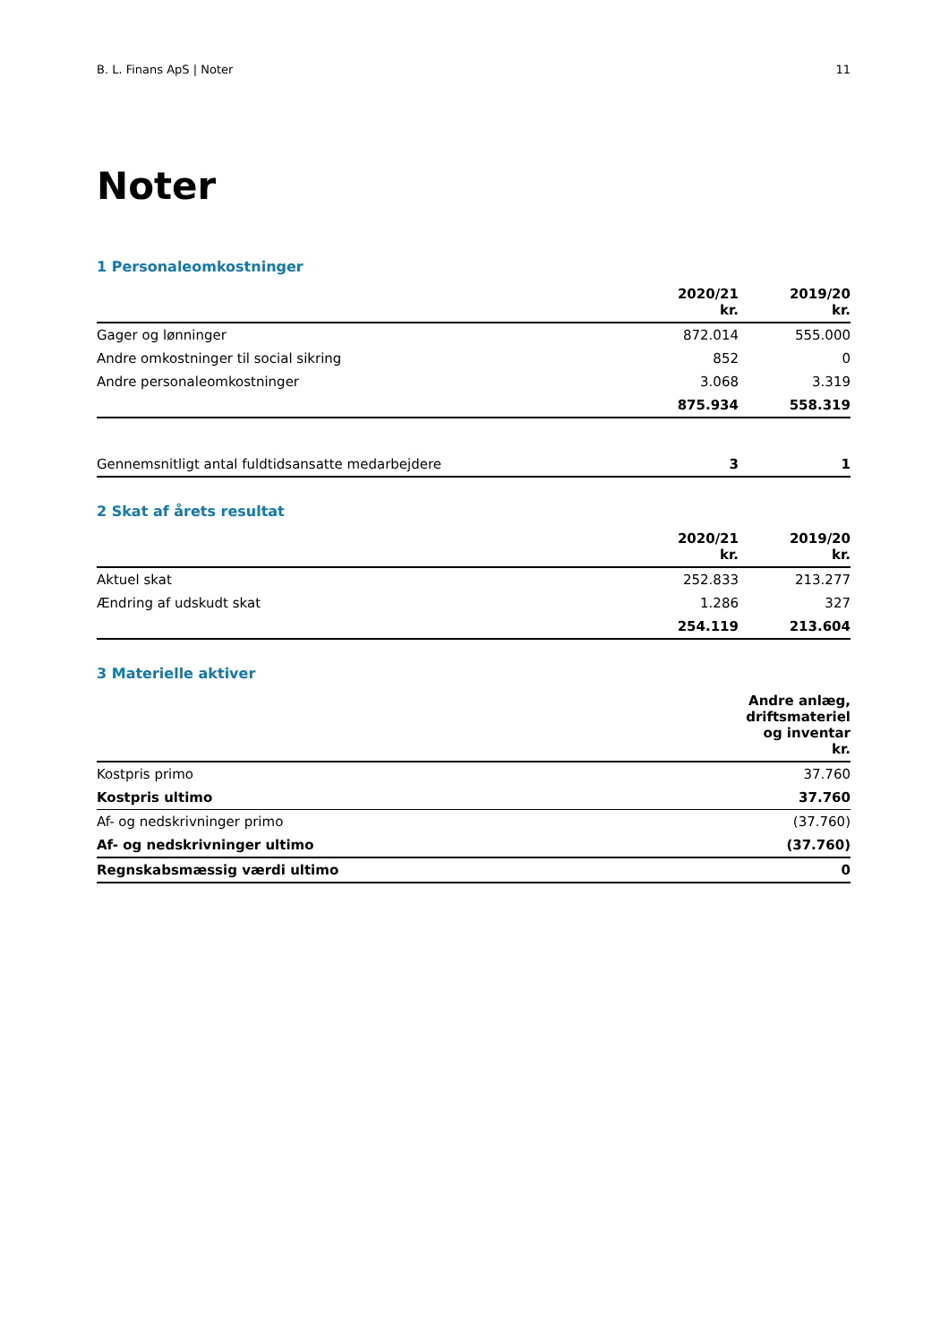B. L. Finans ApS | Noter 11
Noter
1 Personaleomkostninger
| | 2020/21 kr. | 2019/20 kr. |
| --- | --- | --- |
| Gager og lønninger | 872.014 | 555.000 |
| Andre omkostninger til social sikring | 852 | 0 |
| Andre personaleomkostninger | 3.068 | 3.319 |
| | 875.934 | 558.319 |
| Gennemsnitligt antal fuldtidsansatte medarbejdere | 3 | 1 |
2 Skat af årets resultat
| | 2020/21 kr. | 2019/20 kr. |
| --- | --- | --- |
| Aktuel skat | 252.833 | 213.277 |
| Ændring af udskudt skat | 1.286 | 327 |
| | 254.119 | 213.604 |
3 Materielle aktiver
| | Andre anlæg, driftsmateriel og inventar kr. |
| --- | --- |
| Kostpris primo | 37.760 |
| Kostpris ultimo | 37.760 |
| Af- og nedskrivninger primo | (37.760) |
| Af- og nedskrivninger ultimo | (37.760) |
| Regnskabsmæssig værdi ultimo | 0 |